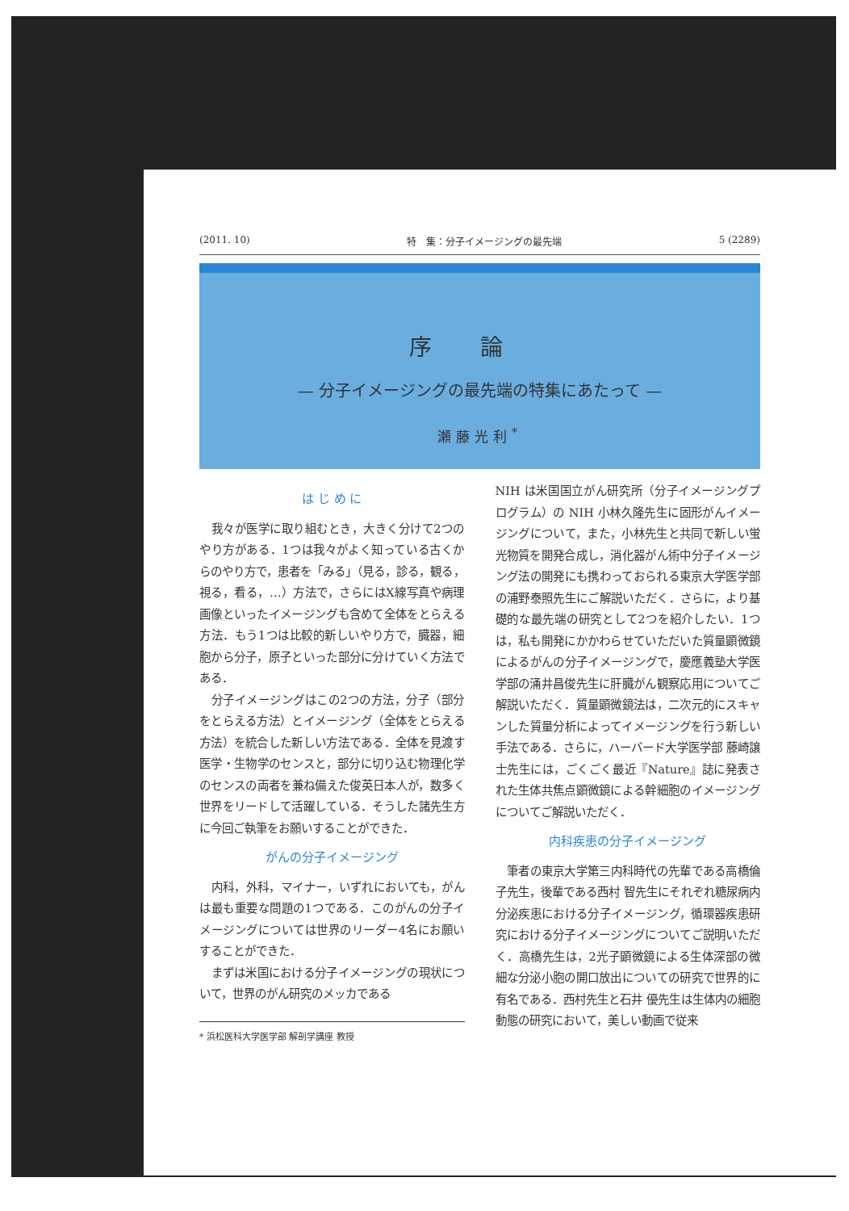(2011. 10) 特　集：分子イメージングの最先端 5 (2289)
序論
— 分子イメージングの最先端の特集にあたって —
瀬藤光利<sup>*</sup>
は じ め に
我々が医学に取り組むとき，大きく分けて2つのやり方がある．1つは我々がよく知っている古くからのやり方で，患者を「みる」（見る，診る，観る，視る，看る，…）方法で，さらにはX線写真や病理画像といったイメージングも含めて全体をとらえる方法．もう1つは比較的新しいやり方で，臓器，細胞から分子，原子といった部分に分けていく方法である．
分子イメージングはこの2つの方法，分子（部分をとらえる方法）とイメージング（全体をとらえる方法）を統合した新しい方法である．全体を見渡す医学・生物学のセンスと，部分に切り込む物理化学のセンスの両者を兼ね備えた俊英日本人が，数多く世界をリードして活躍している．そうした諸先生方に今回ご執筆をお願いすることができた．
がんの分子イメージング
内科，外科，マイナー，いずれにおいても，がんは最も重要な問題の1つである．このがんの分子イメージングについては世界のリーダー4名にお願いすることができた．
まずは米国における分子イメージングの現状について，世界のがん研究のメッカである
* 浜松医科大学医学部 解剖学講座 教授
NIH は米国国立がん研究所（分子イメージングプログラム）の NIH 小林久隆先生に固形がんイメージングについて，また，小林先生と共同で新しい蛍光物質を開発合成し，消化器がん術中分子イメージング法の開発にも携わっておられる東京大学医学部の浦野泰照先生にご解説いただく．さらに，より基礎的な最先端の研究として2つを紹介したい．1つは，私も開発にかかわらせていただいた質量顕微鏡によるがんの分子イメージングで，慶應義塾大学医学部の涌井昌俊先生に肝臓がん観察応用についてご解説いただく．質量顕微鏡法は，二次元的にスキャンした質量分析によってイメージングを行う新しい手法である．さらに，ハーバード大学医学部 藤崎譲士先生には，ごくごく最近『Nature』誌に発表された生体共焦点顕微鏡による幹細胞のイメージングについてご解説いただく．
内科疾患の分子イメージング
筆者の東京大学第三内科時代の先輩である高橋倫子先生，後輩である西村 智先生にそれぞれ糖尿病内分泌疾患における分子イメージング，循環器疾患研究における分子イメージングについてご説明いただく．高橋先生は，2光子顕微鏡による生体深部の微細な分泌小胞の開口放出についての研究で世界的に有名である．西村先生と石井 優先生は生体内の細胞動態の研究において，美しい動画で従来